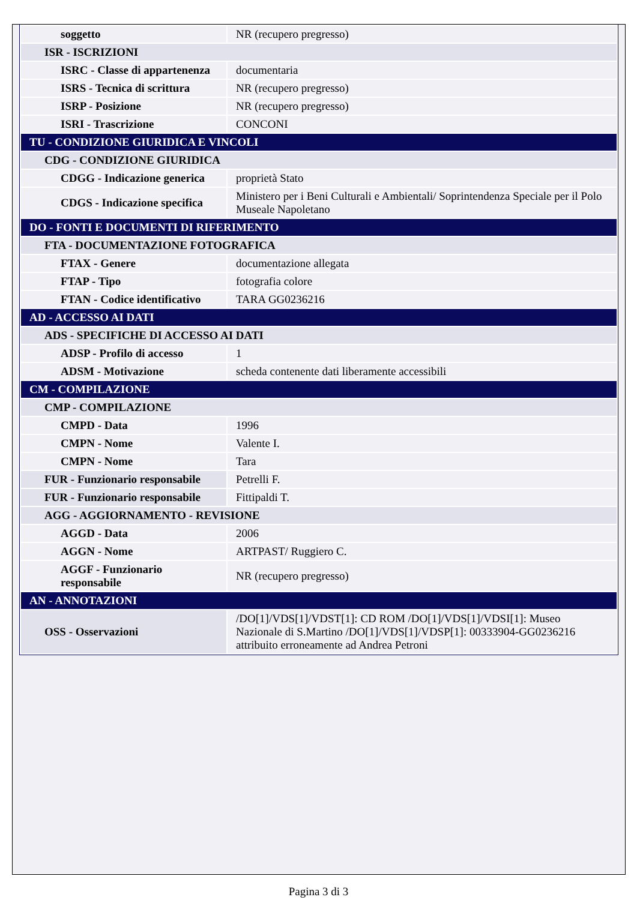| soggetto | NR (recupero pregresso) |
| ISR - ISCRIZIONI | |
| ISRC - Classe di appartenenza | documentaria |
| ISRS - Tecnica di scrittura | NR (recupero pregresso) |
| ISRP - Posizione | NR (recupero pregresso) |
| ISRI - Trascrizione | CONCONI |
| TU - CONDIZIONE GIURIDICA E VINCOLI | |
| CDG - CONDIZIONE GIURIDICA | |
| CDGG - Indicazione generica | proprietà Stato |
| CDGS - Indicazione specifica | Ministero per i Beni Culturali e Ambientali/ Soprintendenza Speciale per il Polo Museale Napoletano |
| DO - FONTI E DOCUMENTI DI RIFERIMENTO | |
| FTA - DOCUMENTAZIONE FOTOGRAFICA | |
| FTAX - Genere | documentazione allegata |
| FTAP - Tipo | fotografia colore |
| FTAN - Codice identificativo | TARA GG0236216 |
| AD - ACCESSO AI DATI | |
| ADS - SPECIFICHE DI ACCESSO AI DATI | |
| ADSP - Profilo di accesso | 1 |
| ADSM - Motivazione | scheda contenente dati liberamente accessibili |
| CM - COMPILAZIONE | |
| CMP - COMPILAZIONE | |
| CMPD - Data | 1996 |
| CMPN - Nome | Valente I. |
| CMPN - Nome | Tara |
| FUR - Funzionario responsabile | Petrelli F. |
| FUR - Funzionario responsabile | Fittipaldi T. |
| AGG - AGGIORNAMENTO - REVISIONE | |
| AGGD - Data | 2006 |
| AGGN - Nome | ARTPAST/ Ruggiero C. |
| AGGF - Funzionario responsabile | NR (recupero pregresso) |
| AN - ANNOTAZIONI | |
| OSS - Osservazioni | /DO[1]/VDS[1]/VDST[1]: CD ROM /DO[1]/VDS[1]/VDSI[1]: Museo Nazionale di S.Martino /DO[1]/VDS[1]/VDSP[1]: 00333904-GG0236216 attribuito erroneamente ad Andrea Petroni |
Pagina 3 di 3